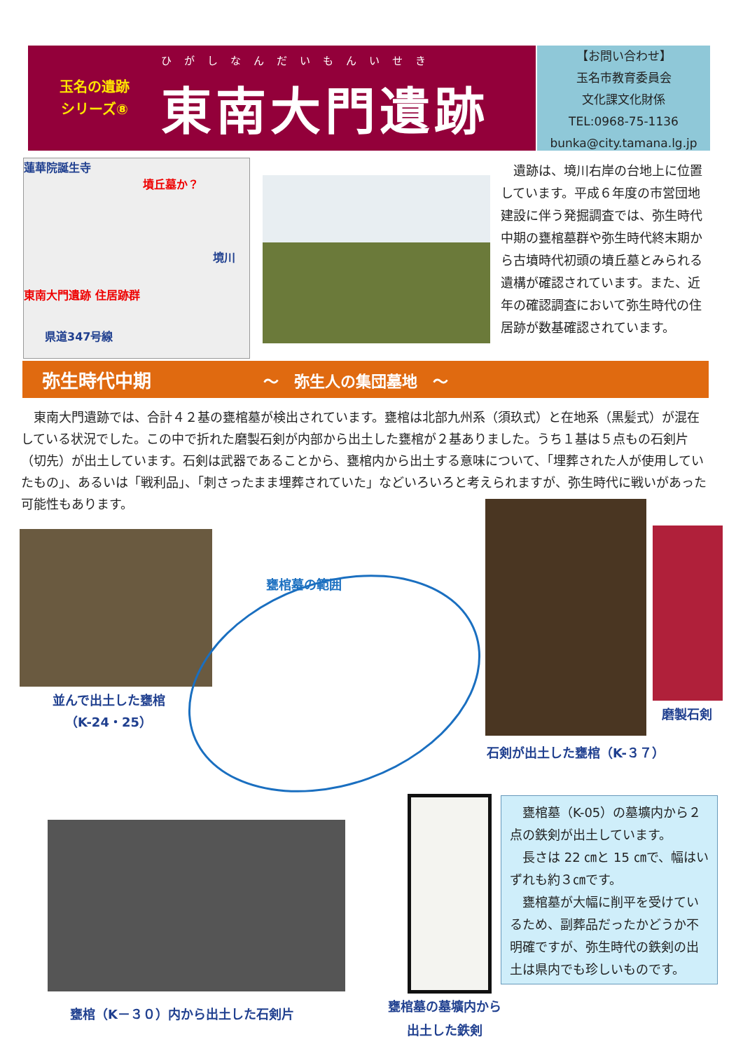玉名の遺跡
シリーズ⑧
ひがしなんだいもんいせき
東南大門遺跡
【お問い合わせ】
玉名市教育委員会
文化課文化財係
TEL:0968-75-1136
bunka@city.tamana.lg.jp
蓮華院誕生寺
墳丘墓か？
境川
東南大門遺跡 住居跡群
県道347号線
　遺跡は、境川右岸の台地上に位置しています。平成６年度の市営団地建設に伴う発掘調査では、弥生時代中期の甕棺墓群や弥生時代終末期から古墳時代初頭の墳丘墓とみられる遺構が確認されています。また、近年の確認調査において弥生時代の住居跡が数基確認されています。
弥生時代中期 ～　弥生人の集団墓地　～
　東南大門遺跡では、合計４２基の甕棺墓が検出されています。甕棺は北部九州系（須玖式）と在地系（黒髪式）が混在している状況でした。この中で折れた磨製石剣が内部から出土した甕棺が２基ありました。うち１基は５点もの石剣片（切先）が出土しています。石剣は武器であることから、甕棺内から出土する意味について、「埋葬された人が使用していたもの」、あるいは「戦利品」、「刺さったまま埋葬されていた」などいろいろと考えられますが、弥生時代に戦いがあった可能性もあります。
並んで出土した甕棺
（K-24・25）
甕棺墓の範囲
磨製石剣
石剣が出土した甕棺（K-３７）
甕棺（K－３０）内から出土した石剣片
甕棺墓の墓壙内から
出土した鉄剣
　甕棺墓（K-05）の墓壙内から２点の鉄剣が出土しています。
　長さは 22 ㎝と 15 ㎝で、幅はいずれも約３㎝です。
　甕棺墓が大幅に削平を受けているため、副葬品だったかどうか不明確ですが、弥生時代の鉄剣の出土は県内でも珍しいものです。